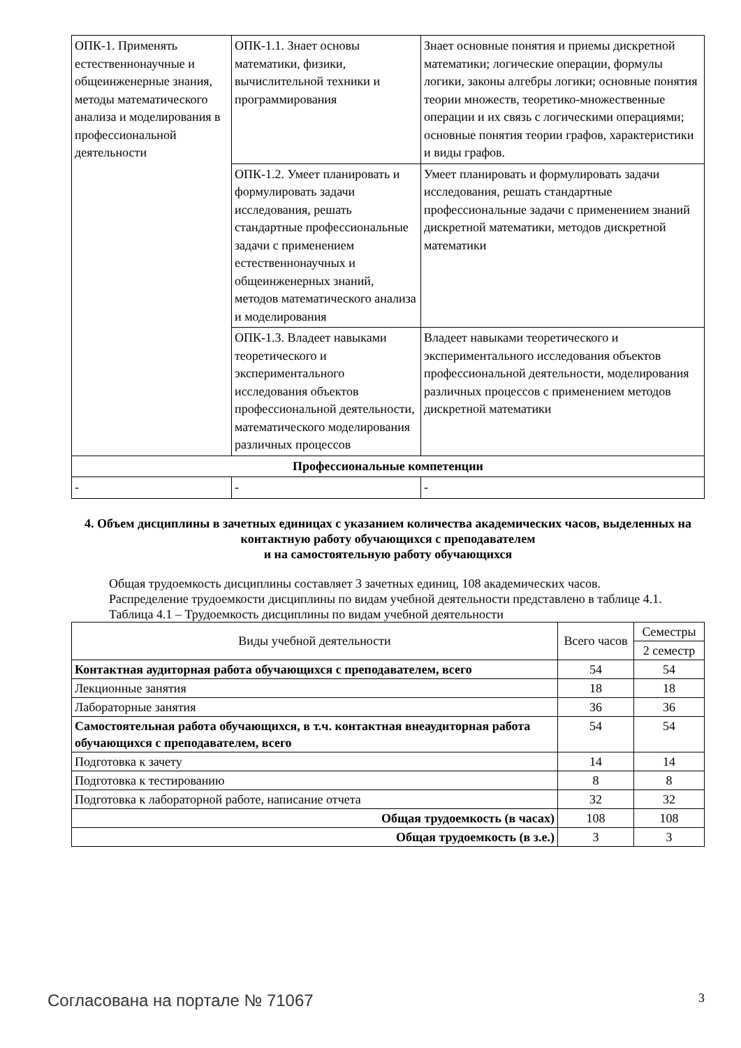| ОПК-1. Применять естественнонаучные и общеинженерные знания, методы математического анализа и моделирования в профессиональной деятельности | ОПК-1.1. Знает основы математики, физики, вычислительной техники и программирования | Знает основные понятия и приемы дискретной математики; логические операции, формулы логики, законы алгебры логики; основные понятия теории множеств, теоретико-множественные операции и их связь с логическими операциями; основные понятия теории графов, характеристики и виды графов. |
| | ОПК-1.2. Умеет планировать и формулировать задачи исследования, решать стандартные профессиональные задачи с применением естественнонаучных и общеинженерных знаний, методов математического анализа и моделирования | Умеет планировать и формулировать задачи исследования, решать стандартные профессиональные задачи с применением знаний дискретной математики, методов дискретной математики |
| | ОПК-1.3. Владеет навыками теоретического и экспериментального исследования объектов профессиональной деятельности, математического моделирования различных процессов | Владеет навыками теоретического и экспериментального исследования объектов профессиональной деятельности, моделирования различных процессов с применением методов дискретной математики |
| Профессиональные компетенции | | |
| - | - | - |
4. Объем дисциплины в зачетных единицах с указанием количества академических часов, выделенных на контактную работу обучающихся с преподавателем
и на самостоятельную работу обучающихся
Общая трудоемкость дисциплины составляет 3 зачетных единиц, 108 академических часов.
Распределение трудоемкости дисциплины по видам учебной деятельности представлено в таблице 4.1.
Таблица 4.1 – Трудоемкость дисциплины по видам учебной деятельности
| Виды учебной деятельности | Всего часов | Семестры |
| --- | --- | --- |
| | | 2 семестр |
| Контактная аудиторная работа обучающихся с преподавателем, всего | 54 | 54 |
| Лекционные занятия | 18 | 18 |
| Лабораторные занятия | 36 | 36 |
| Самостоятельная работа обучающихся, в т.ч. контактная внеаудиторная работа обучающихся с преподавателем, всего | 54 | 54 |
| Подготовка к зачету | 14 | 14 |
| Подготовка к тестированию | 8 | 8 |
| Подготовка к лабораторной работе, написание отчета | 32 | 32 |
| Общая трудоемкость (в часах) | 108 | 108 |
| Общая трудоемкость (в з.е.) | 3 | 3 |
Согласована на портале № 71067 3